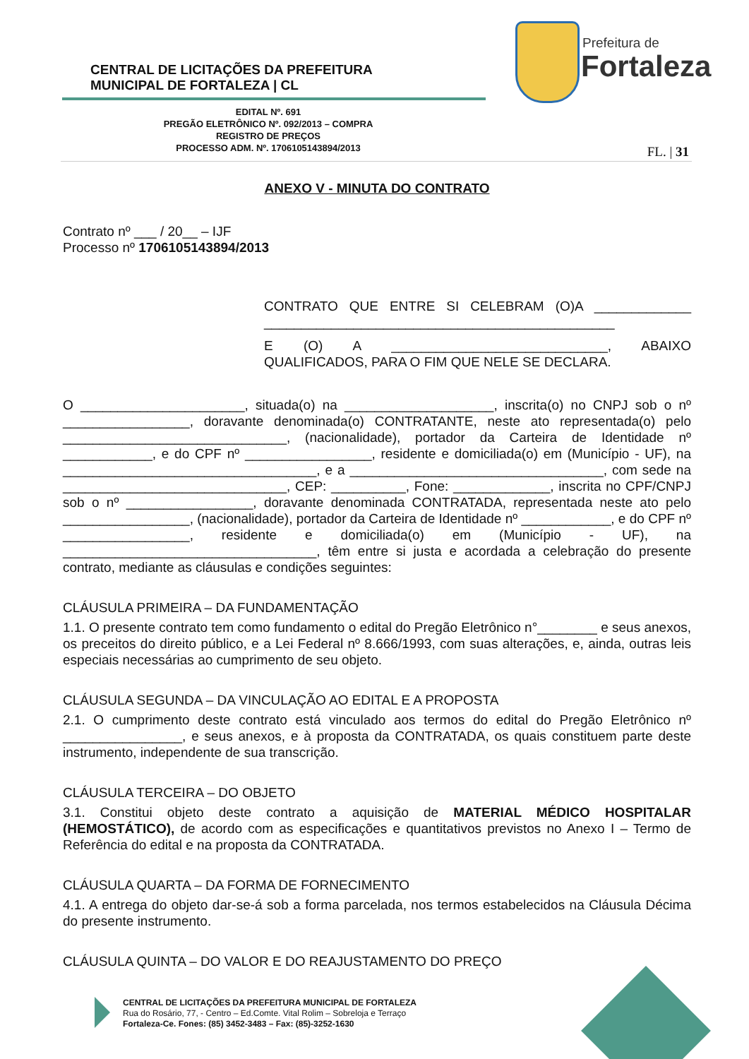CENTRAL DE LICITAÇÕES DA PREFEITURA
MUNICIPAL DE FORTALEZA | CL
Prefeitura de
Fortaleza
EDITAL Nº. 691
PREGÃO ELETRÔNICO Nº. 092/2013 – COMPRA
REGISTRO DE PREÇOS
PROCESSO ADM. Nº. 1706105143894/2013
FL. | 31
ANEXO V - MINUTA DO CONTRATO
Contrato nº ___ / 20__ – IJF
Processo nº 1706105143894/2013
CONTRATO QUE ENTRE SI CELEBRAM (O)A _____________ _______________________________________________
E (O) A _____________________________, ABAIXO QUALIFICADOS, PARA O FIM QUE NELE SE DECLARA.
O ______________________, situada(o) na ____________________, inscrita(o) no CNPJ sob o nº _________________, doravante denominada(o) CONTRATANTE, neste ato representada(o) pelo ______________________________, (nacionalidade), portador da Carteira de Identidade nº ____________, e do CPF nº _________________, residente e domiciliada(o) em (Município - UF), na __________________________________, e a __________________________________, com sede na ______________________________, CEP: __________, Fone: _____________, inscrita no CPF/CNPJ sob o nº _________________, doravante denominada CONTRATADA, representada neste ato pelo _________________, (nacionalidade), portador da Carteira de Identidade nº ____________, e do CPF nº _________________, residente e domiciliada(o) em (Município - UF), na __________________________________, têm entre si justa e acordada a celebração do presente contrato, mediante as cláusulas e condições seguintes:
CLÁUSULA PRIMEIRA – DA FUNDAMENTAÇÃO
1.1. O presente contrato tem como fundamento o edital do Pregão Eletrônico n°________ e seus anexos, os preceitos do direito público, e a Lei Federal nº 8.666/1993, com suas alterações, e, ainda, outras leis especiais necessárias ao cumprimento de seu objeto.
CLÁUSULA SEGUNDA – DA VINCULAÇÃO AO EDITAL E A PROPOSTA
2.1. O cumprimento deste contrato está vinculado aos termos do edital do Pregão Eletrônico nº ________________, e seus anexos, e à proposta da CONTRATADA, os quais constituem parte deste instrumento, independente de sua transcrição.
CLÁUSULA TERCEIRA – DO OBJETO
3.1. Constitui objeto deste contrato a aquisição de MATERIAL MÉDICO HOSPITALAR (HEMOSTÁTICO), de acordo com as especificações e quantitativos previstos no Anexo I – Termo de Referência do edital e na proposta da CONTRATADA.
CLÁUSULA QUARTA – DA FORMA DE FORNECIMENTO
4.1. A entrega do objeto dar-se-á sob a forma parcelada, nos termos estabelecidos na Cláusula Décima do presente instrumento.
CLÁUSULA QUINTA – DO VALOR E DO REAJUSTAMENTO DO PREÇO
CENTRAL DE LICITAÇÕES DA PREFEITURA MUNICIPAL DE FORTALEZA
Rua do Rosário, 77, - Centro – Ed.Comte. Vital Rolim – Sobreloja e Terraço
Fortaleza-Ce. Fones: (85) 3452-3483 – Fax: (85)-3252-1630